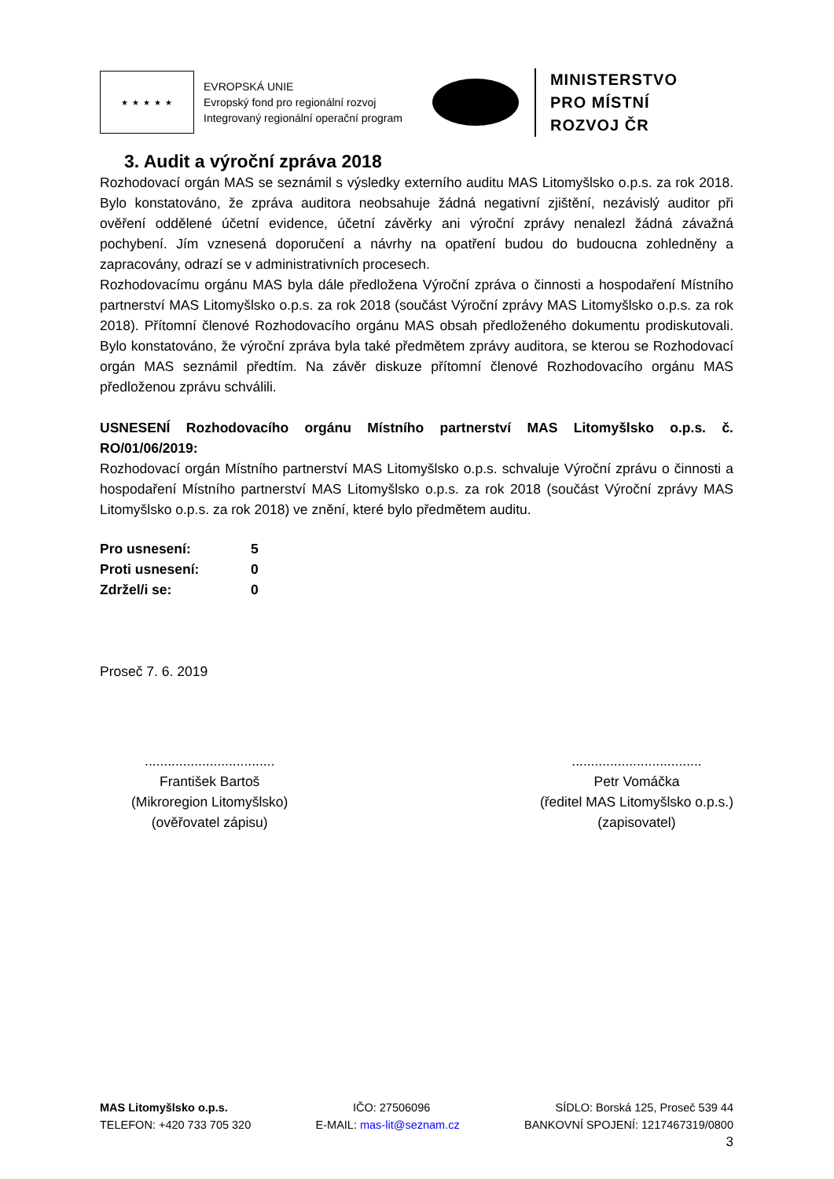★ ★ ★ ★ ★
EVROPSKÁ UNIE
Evropský fond pro regionální rozvoj
Integrovaný regionální operační program
MINISTERSTVO
PRO MÍSTNÍ
ROZVOJ ČR
3. Audit a výroční zpráva 2018
Rozhodovací orgán MAS se seznámil s výsledky externího auditu MAS Litomyšlsko o.p.s. za rok 2018. Bylo konstatováno, že zpráva auditora neobsahuje žádná negativní zjištění, nezávislý auditor při ověření oddělené účetní evidence, účetní závěrky ani výroční zprávy nenalezl žádná závažná pochybení. Jím vznesená doporučení a návrhy na opatření budou do budoucna zohledněny a zapracovány, odrazí se v administrativních procesech.
Rozhodovacímu orgánu MAS byla dále předložena Výroční zpráva o činnosti a hospodaření Místního partnerství MAS Litomyšlsko o.p.s. za rok 2018 (součást Výroční zprávy MAS Litomyšlsko o.p.s. za rok 2018). Přítomní členové Rozhodovacího orgánu MAS obsah předloženého dokumentu prodiskutovali. Bylo konstatováno, že výroční zpráva byla také předmětem zprávy auditora, se kterou se Rozhodovací orgán MAS seznámil předtím. Na závěr diskuze přítomní členové Rozhodovacího orgánu MAS předloženou zprávu schválili.
USNESENÍ Rozhodovacího orgánu Místního partnerství MAS Litomyšlsko o.p.s. č. RO/01/06/2019:
Rozhodovací orgán Místního partnerství MAS Litomyšlsko o.p.s. schvaluje Výroční zprávu o činnosti a hospodaření Místního partnerství MAS Litomyšlsko o.p.s. za rok 2018 (součást Výroční zprávy MAS Litomyšlsko o.p.s. za rok 2018) ve znění, které bylo předmětem auditu.
| Pro usnesení: | 5 |
| Proti usnesení: | 0 |
| Zdržel/i se: | 0 |
Proseč 7. 6. 2019
..................................
František Bartoš
(Mikroregion Litomyšlsko)
(ověřovatel zápisu)
..................................
Petr Vomáčka
(ředitel MAS Litomyšlsko o.p.s.)
(zapisovatel)
MAS Litomyšlsko o.p.s. IČO: 27506096 SÍDLO: Borská 125, Proseč 539 44
TELEFON: +420 733 705 320 E-MAIL: mas-lit@seznam.cz BANKOVNÍ SPOJENÍ: 1217467319/0800
3